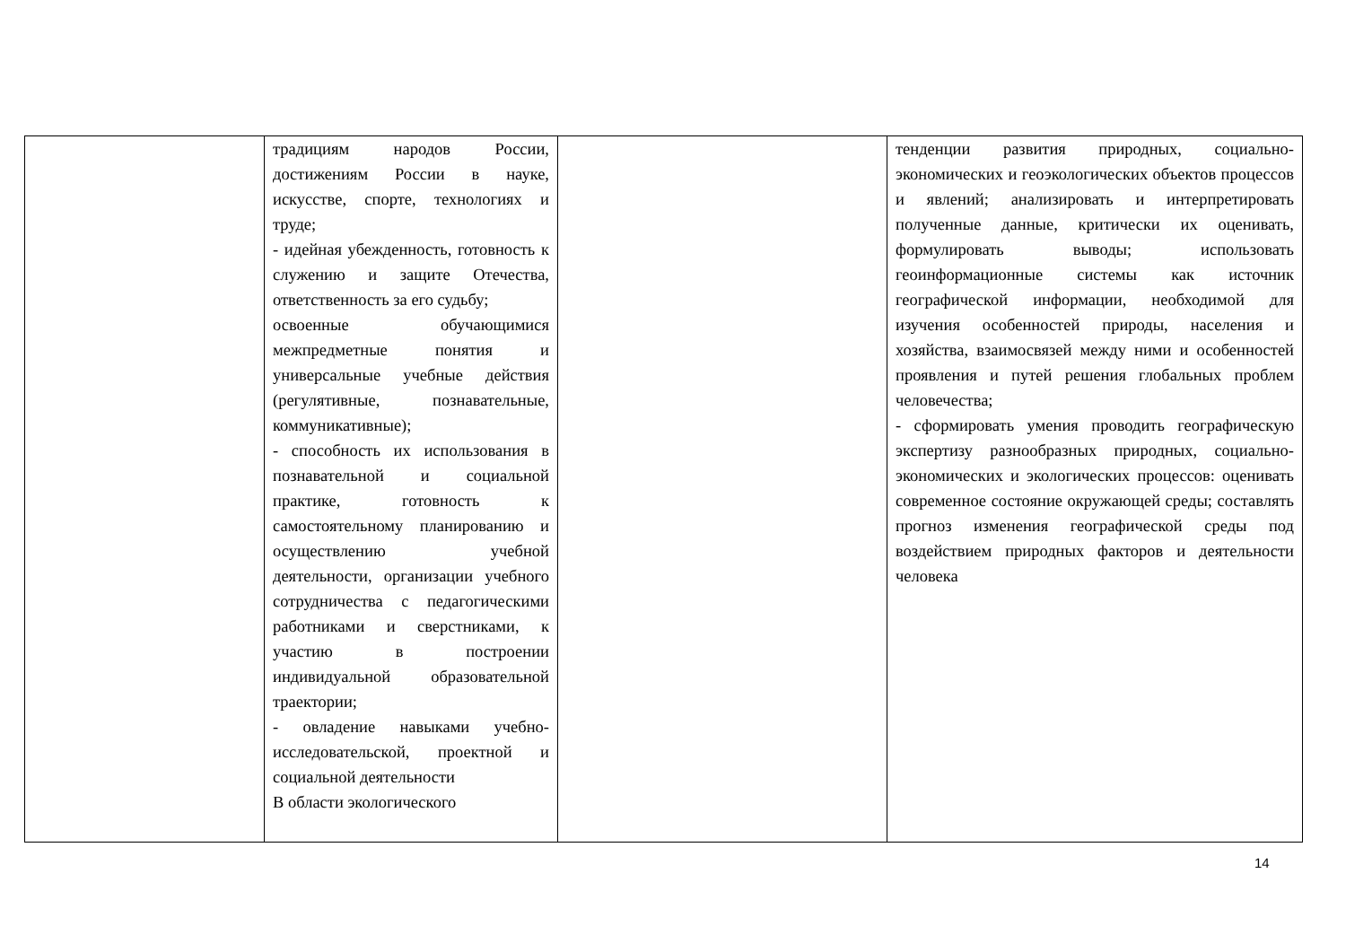| | традициям народов России, достижениям России в науке, искусстве, спорте, технологиях и труде; - идейная убежденность, готовность к служению и защите Отечества, ответственность за его судьбу; освоенные обучающимися межпредметные понятия и универсальные учебные действия (регулятивные, познавательные, коммуникативные); - способность их использования в познавательной и социальной практике, готовность к самостоятельному планированию и осуществлению учебной деятельности, организации учебного сотрудничества с педагогическими работниками и сверстниками, к участию в построении индивидуальной образовательной траектории; - овладение навыками учебно-исследовательской, проектной и социальной деятельности В области экологического | | тенденции развития природных, социально-экономических и геоэкологических объектов процессов и явлений; анализировать и интерпретировать полученные данные, критически их оценивать, формулировать выводы; использовать геоинформационные системы как источник географической информации, необходимой для изучения особенностей природы, населения и хозяйства, взаимосвязей между ними и особенностей проявления и путей решения глобальных проблем человечества; - сформировать умения проводить географическую экспертизу разнообразных природных, социально-экономических и экологических процессов: оценивать современное состояние окружающей среды; составлять прогноз изменения географической среды под воздействием природных факторов и деятельности человека |
14